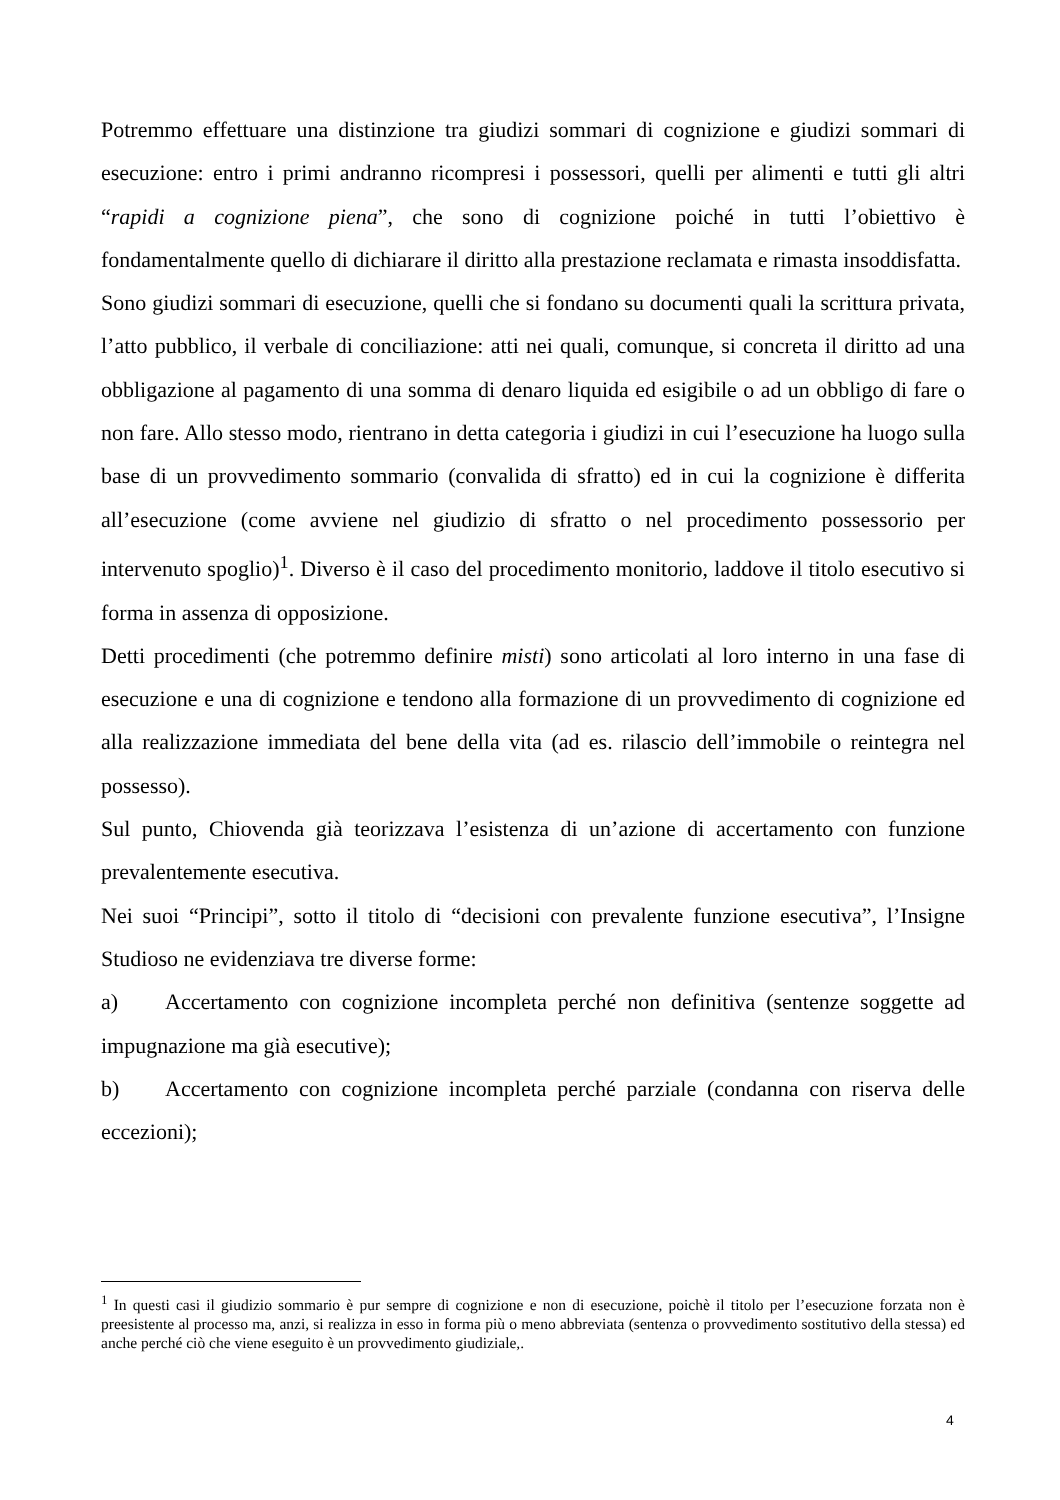Potremmo effettuare una distinzione tra giudizi sommari di cognizione e giudizi sommari di esecuzione: entro i primi andranno ricompresi i possessori, quelli per alimenti e tutti gli altri “rapidi a cognizione piena”, che sono di cognizione poiché in tutti l’obiettivo è fondamentalmente quello di dichiarare il diritto alla prestazione reclamata e rimasta insoddisfatta.
Sono giudizi sommari di esecuzione, quelli che si fondano su documenti quali la scrittura privata, l’atto pubblico, il verbale di conciliazione: atti nei quali, comunque, si concreta il diritto ad una obbligazione al pagamento di una somma di denaro liquida ed esigibile o ad un obbligo di fare o non fare. Allo stesso modo, rientrano in detta categoria i giudizi in cui l’esecuzione ha luogo sulla base di un provvedimento sommario (convalida di sfratto) ed in cui la cognizione è differita all’esecuzione (come avviene nel giudizio di sfratto o nel procedimento possessorio per intervenuto spoglio)<sup>1</sup>. Diverso è il caso del procedimento monitorio, laddove il titolo esecutivo si forma in assenza di opposizione.
Detti procedimenti (che potremmo definire misti) sono articolati al loro interno in una fase di esecuzione e una di cognizione e tendono alla formazione di un provvedimento di cognizione ed alla realizzazione immediata del bene della vita (ad es. rilascio dell’immobile o reintegra nel possesso).
Sul punto, Chiovenda già teorizzava l’esistenza di un’azione di accertamento con funzione prevalentemente esecutiva.
Nei suoi “Principi”, sotto il titolo di “decisioni con prevalente funzione esecutiva”, l’Insigne Studioso ne evidenziava tre diverse forme:
a) Accertamento con cognizione incompleta perché non definitiva (sentenze soggette ad impugnazione ma già esecutive);
b) Accertamento con cognizione incompleta perché parziale (condanna con riserva delle eccezioni);
<sup>1</sup> In questi casi il giudizio sommario è pur sempre di cognizione e non di esecuzione, poichè il titolo per l’esecuzione forzata non è preesistente al processo ma, anzi, si realizza in esso in forma più o meno abbreviata (sentenza o provvedimento sostitutivo della stessa) ed anche perché ciò che viene eseguito è un provvedimento giudiziale,.
4